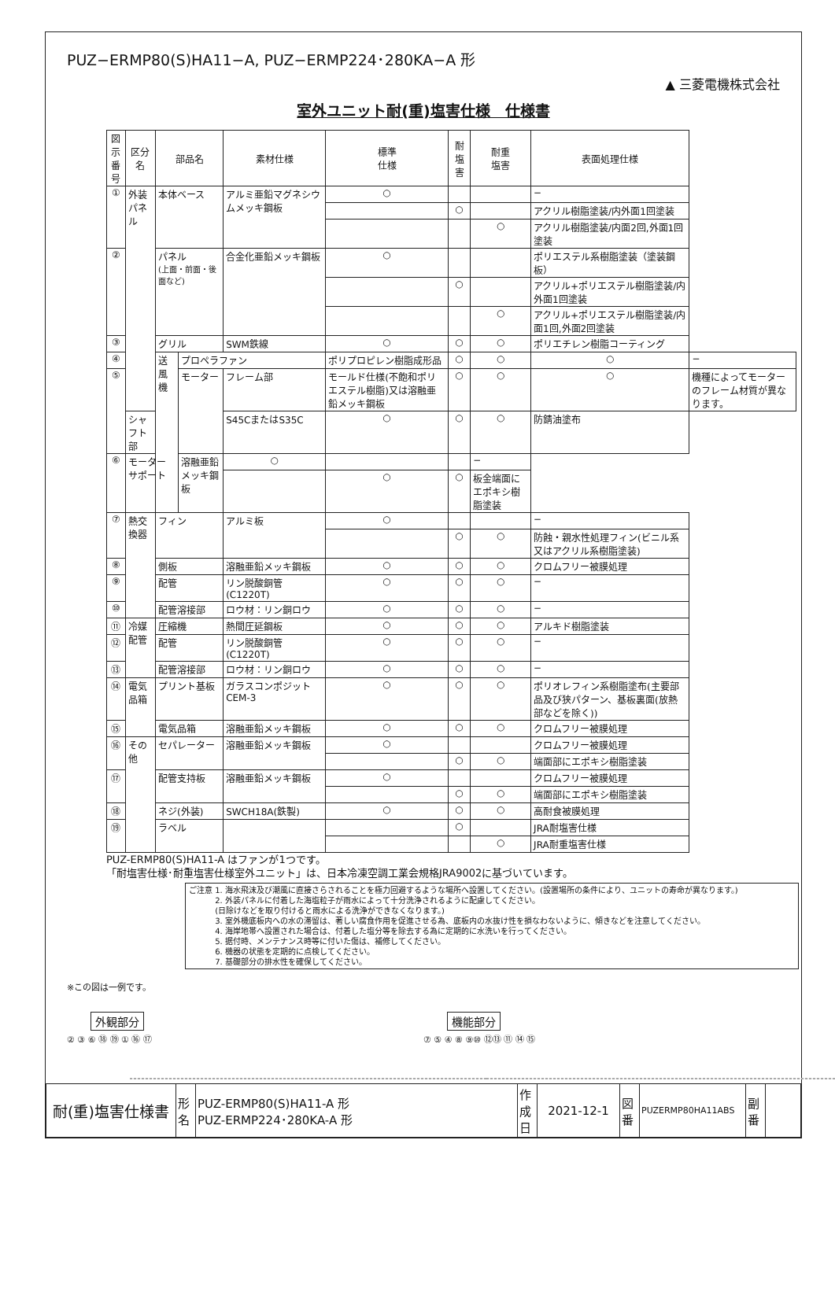PUZ−ERMP80(S)HA11−A, PUZ−ERMP224･280KA−A 形
▲ 三菱電機株式会社
室外ユニット耐(重)塩害仕様　仕様書
| 図示 番号 | 区分名 | 部品名 | | 素材仕様 | 標準 仕様 | 耐塩害 | 耐重 塩害 | 表面処理仕様 | |
| --- | --- | --- | --- | --- | --- | --- | --- | --- | --- |
| ① | 外装パネル | 本体ベース | | アルミ亜鉛マグネシウムメッキ鋼板 | ○ | | | − | |
| | | | | | | ○ | | アクリル樹脂塗装/内外面1回塗装 | |
| | | | | | | | ○ | アクリル樹脂塗装/内面2回,外面1回塗装 | |
| ② | | パネル (上面・前面・後面など) | | 合金化亜鉛メッキ鋼板 | ○ | | | ポリエステル系樹脂塗装（塗装鋼板） | |
| | | | | | | ○ | | アクリル+ポリエステル樹脂塗装/内外面1回塗装 | |
| | | | | | | | ○ | アクリル+ポリエステル樹脂塗装/内面1回,外面2回塗装 | |
| ③ | | グリル | | SWM鉄線 | ○ | ○ | ○ | ポリエチレン樹脂コーティング | |
| ④ | | 送風機 | プロペラファン | | ポリプロピレン樹脂成形品 | ○ | ○ | ○ | − |
| ⑤ | | | モーター | フレーム部 | モールド仕様(不飽和ポリエステル樹脂)又は溶融亜鉛メッキ鋼板 | ○ | ○ | ○ | 機種によってモーターのフレーム材質が異なります。 |
| | シャフト部 | | | S45CまたはS35C | ○ | ○ | ○ | 防錆油塗布 | |
| ⑥ | モーターサポート | | 溶融亜鉛メッキ鋼板 | ○ | | | − | | |
| | | | | | ○ | ○ | 板金端面にエポキシ樹脂塗装 | | |
| ⑦ | 熱交換器 | フィン | | アルミ板 | ○ | | | − | |
| | | | | | | ○ | ○ | 防蝕・親水性処理フィン(ビニル系又はアクリル系樹脂塗装) | |
| ⑧ | | 側板 | | 溶融亜鉛メッキ鋼板 | ○ | ○ | ○ | クロムフリー被膜処理 | |
| ⑨ | | 配管 | | リン脱酸銅管(C1220T) | ○ | ○ | ○ | − | |
| ⑩ | | 配管溶接部 | | ロウ材：リン銅ロウ | ○ | ○ | ○ | − | |
| ⑪ | 冷媒配管 | 圧縮機 | | 熱間圧延鋼板 | ○ | ○ | ○ | アルキド樹脂塗装 | |
| ⑫ | | 配管 | | リン脱酸銅管(C1220T) | ○ | ○ | ○ | − | |
| ⑬ | | 配管溶接部 | | ロウ材：リン銅ロウ | ○ | ○ | ○ | − | |
| ⑭ | 電気品箱 | プリント基板 | | ガラスコンポジット CEM-3 | ○ | ○ | ○ | ポリオレフィン系樹脂塗布(主要部品及び狭パターン、基板裏面(放熱部などを除く)) | |
| ⑮ | | 電気品箱 | | 溶融亜鉛メッキ鋼板 | ○ | ○ | ○ | クロムフリー被膜処理 | |
| ⑯ | その他 | セパレーター | | 溶融亜鉛メッキ鋼板 | ○ | | | クロムフリー被膜処理 | |
| | | | | | | ○ | ○ | 端面部にエポキシ樹脂塗装 | |
| ⑰ | | 配管支持板 | | 溶融亜鉛メッキ鋼板 | ○ | | | クロムフリー被膜処理 | |
| | | | | | | ○ | ○ | 端面部にエポキシ樹脂塗装 | |
| ⑱ | | ネジ(外装) | | SWCH18A(鉄製) | ○ | ○ | ○ | 高耐食被膜処理 | |
| ⑲ | | ラベル | | | | ○ | | JRA耐塩害仕様 | |
| | | | | | | | ○ | JRA耐重塩害仕様 | |
PUZ-ERMP80(S)HA11-A はファンが1つです。
「耐塩害仕様･耐重塩害仕様室外ユニット」は、日本冷凍空調工業会規格JRA9002に基づいています。
ご注意 1. 海水飛沫及び潮風に直接さらされることを極力回避するような場所へ設置してください。(設置場所の条件により、ユニットの寿命が異なります。)
　　　 2. 外装パネルに付着した海塩粒子が雨水によって十分洗浄されるように配慮してください。
　　　 (日除けなどを取り付けると雨水による洗浄ができなくなります。)
　　　 3. 室外機底板内への水の滞留は、著しい腐食作用を促進させる為、底板内の水抜け性を損なわないように、傾きなどを注意してください。
　　　 4. 海岸地帯へ設置された場合は、付着した塩分等を除去する為に定期的に水洗いを行ってください。
　　　 5. 据付時、メンテナンス時等に付いた傷は、補修してください。
　　　 6. 機器の状態を定期的に点検してください。
　　　 7. 基礎部分の排水性を確保してください。
※この図は一例です。
外観部分
② ③ ⑥ ⑱ ⑲ ① ⑯ ⑰
機能部分
⑦ ⑤ ④ ⑧ ⑨⑩ ⑫⑬ ⑪ ⑭ ⑮
| 耐(重)塩害仕様書 | 形 名 | PUZ-ERMP80(S)HA11-A 形 PUZ-ERMP224･280KA-A 形 | 作 成 日 | 2021-12-1 | 図 番 | PUZERMP80HA11ABS | 副 番 | |